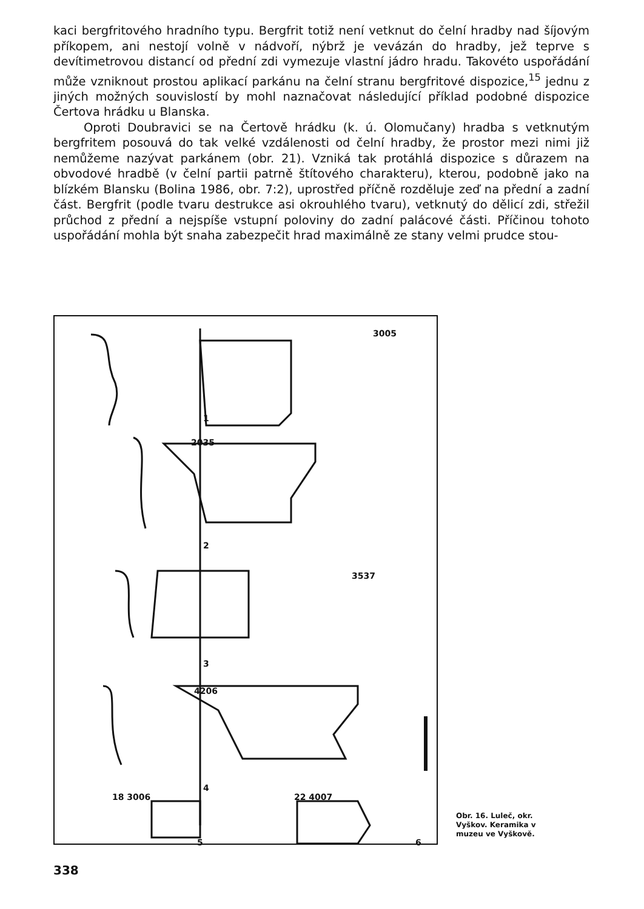kaci bergfritového hradního typu. Bergfrit totiž není vetknut do čelní hradby nad šíjovým příkopem, ani nestojí volně v nádvoří, nýbrž je vevázán do hradby, jež teprve s devítimetrovou distancí od přední zdi vymezuje vlastní jádro hradu. Takovéto uspořádání může vzniknout prostou aplikací parkánu na čelní stranu bergfritové dispozice,<sup>15</sup> jednu z jiných možných souvislostí by mohl naznačovat následující příklad podobné dispozice Čertova hrádku u Blanska.
Oproti Doubravici se na Čertově hrádku (k. ú. Olomučany) hradba s vetknutým bergfritem posouvá do tak velké vzdálenosti od čelní hradby, že prostor mezi nimi již nemůžeme nazývat parkánem (obr. 21). Vzniká tak protáhlá dispozice s důrazem na obvodové hradbě (v čelní partii patrně štítového charakteru), kterou, podobně jako na blízkém Blansku (Bolina 1986, obr. 7:2), uprostřed příčně rozděluje zeď na přední a zadní část. Bergfrit (podle tvaru destrukce asi okrouhlého tvaru), vetknutý do dělicí zdi, střežil průchod z přední a nejspíše vstupní poloviny do zadní palácové části. Příčinou tohoto uspořádání mohla být snaha zabezpečit hrad maximálně ze stany velmi prudce stou-
3005
1
2035
2
3537
3
4206
4
18 3006 22 4007
5 6
Obr. 16. Luleč, okr. Vyškov. Keramika v muzeu ve Vyškově.
338